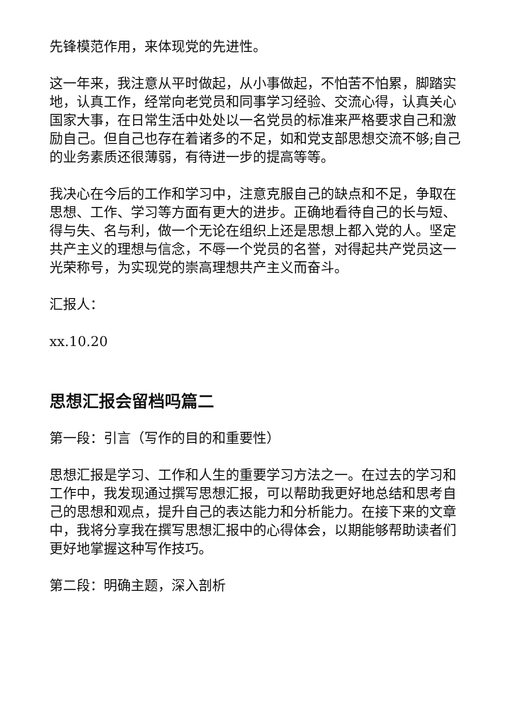先锋模范作用，来体现党的先进性。
这一年来，我注意从平时做起，从小事做起，不怕苦不怕累，脚踏实地，认真工作，经常向老党员和同事学习经验、交流心得，认真关心国家大事，在日常生活中处处以一名党员的标准来严格要求自己和激励自己。但自己也存在着诸多的不足，如和党支部思想交流不够;自己的业务素质还很薄弱，有待进一步的提高等等。
我决心在今后的工作和学习中，注意克服自己的缺点和不足，争取在思想、工作、学习等方面有更大的进步。正确地看待自己的长与短、得与失、名与利，做一个无论在组织上还是思想上都入党的人。坚定共产主义的理想与信念，不辱一个党员的名誉，对得起共产党员这一光荣称号，为实现党的崇高理想共产主义而奋斗。
汇报人：
xx.10.20
思想汇报会留档吗篇二
第一段：引言（写作的目的和重要性）
思想汇报是学习、工作和人生的重要学习方法之一。在过去的学习和工作中，我发现通过撰写思想汇报，可以帮助我更好地总结和思考自己的思想和观点，提升自己的表达能力和分析能力。在接下来的文章中，我将分享我在撰写思想汇报中的心得体会，以期能够帮助读者们更好地掌握这种写作技巧。
第二段：明确主题，深入剖析